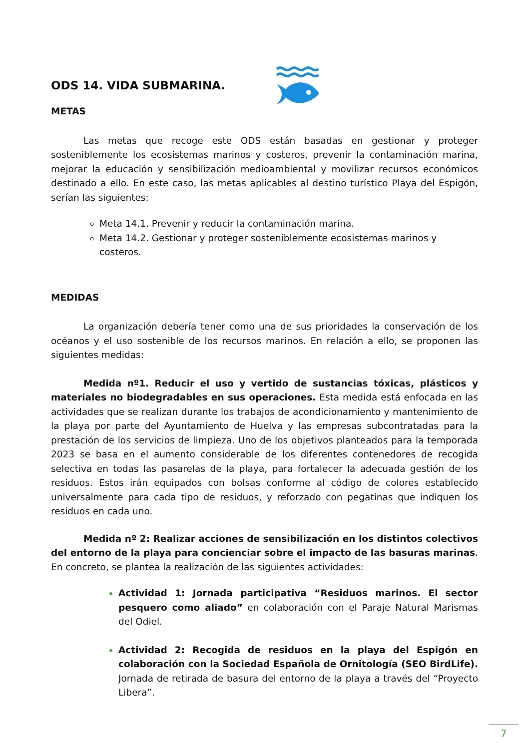ODS 14. VIDA SUBMARINA.
METAS
Las metas que recoge este ODS están basadas en gestionar y proteger sosteniblemente los ecosistemas marinos y costeros, prevenir la contaminación marina, mejorar la educación y sensibilización medioambiental y movilizar recursos económicos destinado a ello. En este caso, las metas aplicables al destino turístico Playa del Espigón, serían las siguientes:
Meta 14.1. Prevenir y reducir la contaminación marina.
Meta 14.2. Gestionar y proteger sosteniblemente ecosistemas marinos y costeros.
MEDIDAS
La organización debería tener como una de sus prioridades la conservación de los océanos y el uso sostenible de los recursos marinos. En relación a ello, se proponen las siguientes medidas:
Medida nº1. Reducir el uso y vertido de sustancias tóxicas, plásticos y materiales no biodegradables en sus operaciones. Esta medida está enfocada en las actividades que se realizan durante los trabajos de acondicionamiento y mantenimiento de la playa por parte del Ayuntamiento de Huelva y las empresas subcontratadas para la prestación de los servicios de limpieza. Uno de los objetivos planteados para la temporada 2023 se basa en el aumento considerable de los diferentes contenedores de recogida selectiva en todas las pasarelas de la playa, para fortalecer la adecuada gestión de los residuos. Estos irán equipados con bolsas conforme al código de colores establecido universalmente para cada tipo de residuos, y reforzado con pegatinas que indiquen los residuos en cada uno.
Medida nº 2: Realizar acciones de sensibilización en los distintos colectivos del entorno de la playa para concienciar sobre el impacto de las basuras marinas. En concreto, se plantea la realización de las siguientes actividades:
Actividad 1: Jornada participativa “Residuos marinos. El sector pesquero como aliado” en colaboración con el Paraje Natural Marismas del Odiel.
Actividad 2: Recogida de residuos en la playa del Espigón en colaboración con la Sociedad Española de Ornitología (SEO BirdLife). Jornada de retirada de basura del entorno de la playa a través del “Proyecto Libera”.
7